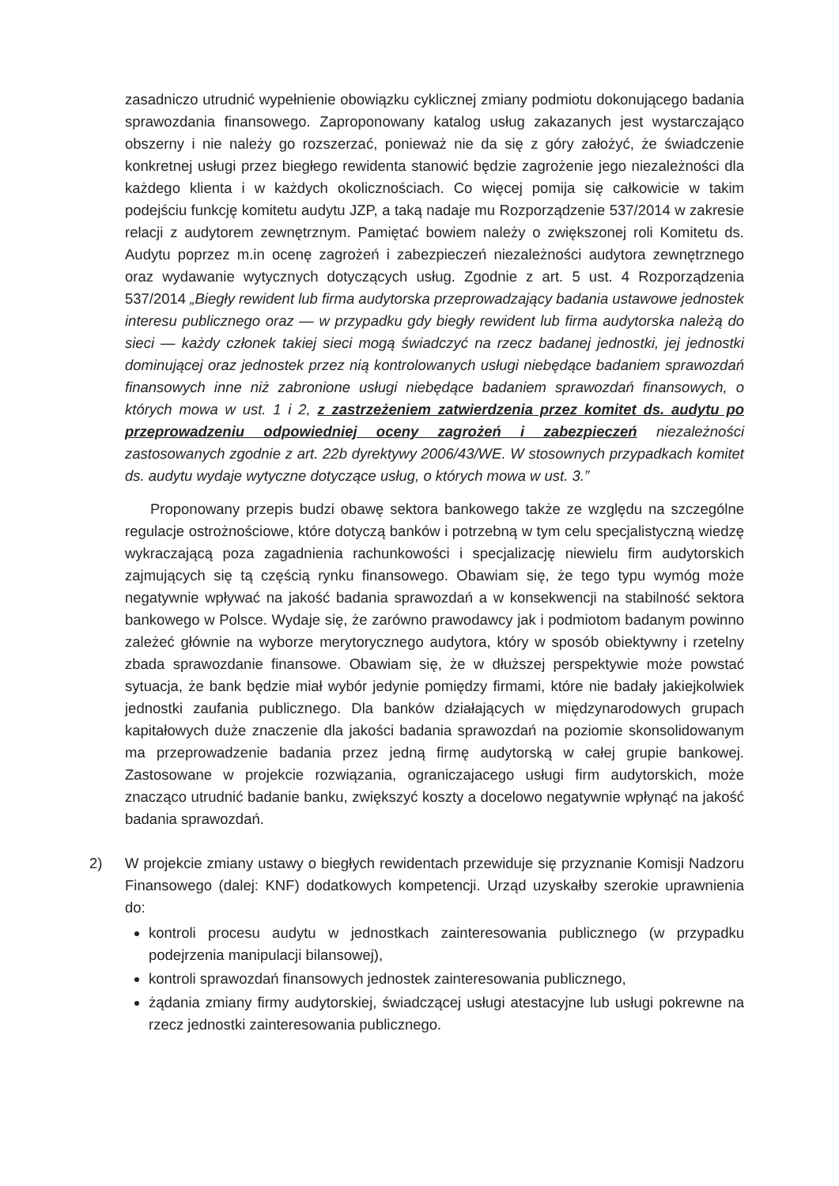zasadniczo utrudnić wypełnienie obowiązku cyklicznej zmiany podmiotu dokonującego badania sprawozdania finansowego. Zaproponowany katalog usług zakazanych jest wystarczająco obszerny i nie należy go rozszerzać, ponieważ nie da się z góry założyć, że świadczenie konkretnej usługi przez biegłego rewidenta stanowić będzie zagrożenie jego niezależności dla każdego klienta i w każdych okolicznościach. Co więcej pomija się całkowicie w takim podejściu funkcję komitetu audytu JZP, a taką nadaje mu Rozporządzenie 537/2014 w zakresie relacji z audytorem zewnętrznym. Pamiętać bowiem należy o zwiększonej roli Komitetu ds. Audytu poprzez m.in ocenę zagrożeń i zabezpieczeń niezależności audytora zewnętrznego oraz wydawanie wytycznych dotyczących usług. Zgodnie z art. 5 ust. 4 Rozporządzenia 537/2014 „Biegły rewident lub firma audytorska przeprowadzający badania ustawowe jednostek interesu publicznego oraz — w przypadku gdy biegły rewident lub firma audytorska należą do sieci — każdy członek takiej sieci mogą świadczyć na rzecz badanej jednostki, jej jednostki dominującej oraz jednostek przez nią kontrolowanych usługi niebędące badaniem sprawozdań finansowych inne niż zabronione usługi niebędące badaniem sprawozdań finansowych, o których mowa w ust. 1 i 2, z zastrzeżeniem zatwierdzenia przez komitet ds. audytu po przeprowadzeniu odpowiedniej oceny zagrożeń i zabezpieczeń niezależności zastosowanych zgodnie z art. 22b dyrektywy 2006/43/WE. W stosownych przypadkach komitet ds. audytu wydaje wytyczne dotyczące usług, o których mowa w ust. 3.”
Proponowany przepis budzi obawę sektora bankowego także ze względu na szczególne regulacje ostrożnościowe, które dotyczą banków i potrzebną w tym celu specjalistyczną wiedzę wykraczającą poza zagadnienia rachunkowości i specjalizację niewielu firm audytorskich zajmujących się tą częścią rynku finansowego. Obawiam się, że tego typu wymóg może negatywnie wpływać na jakość badania sprawozdań a w konsekwencji na stabilność sektora bankowego w Polsce. Wydaje się, że zarówno prawodawcy jak i podmiotom badanym powinno zależeć głównie na wyborze merytorycznego audytora, który w sposób obiektywny i rzetelny zbada sprawozdanie finansowe. Obawiam się, że w dłuższej perspektywie może powstać sytuacja, że bank będzie miał wybór jedynie pomiędzy firmami, które nie badały jakiejkolwiek jednostki zaufania publicznego. Dla banków działających w międzynarodowych grupach kapitałowych duże znaczenie dla jakości badania sprawozdań na poziomie skonsolidowanym ma przeprowadzenie badania przez jedną firmę audytorską w całej grupie bankowej. Zastosowane w projekcie rozwiązania, ograniczajacego usługi firm audytorskich, może znacząco utrudnić badanie banku, zwiększyć koszty a docelowo negatywnie wpłynąć na jakość badania sprawozdań.
2) W projekcie zmiany ustawy o biegłych rewidentach przewiduje się przyznanie Komisji Nadzoru Finansowego (dalej: KNF) dodatkowych kompetencji. Urząd uzyskałby szerokie uprawnienia do:
kontroli procesu audytu w jednostkach zainteresowania publicznego (w przypadku podejrzenia manipulacji bilansowej),
kontroli sprawozdań finansowych jednostek zainteresowania publicznego,
żądania zmiany firmy audytorskiej, świadczącej usługi atestacyjne lub usługi pokrewne na rzecz jednostki zainteresowania publicznego.